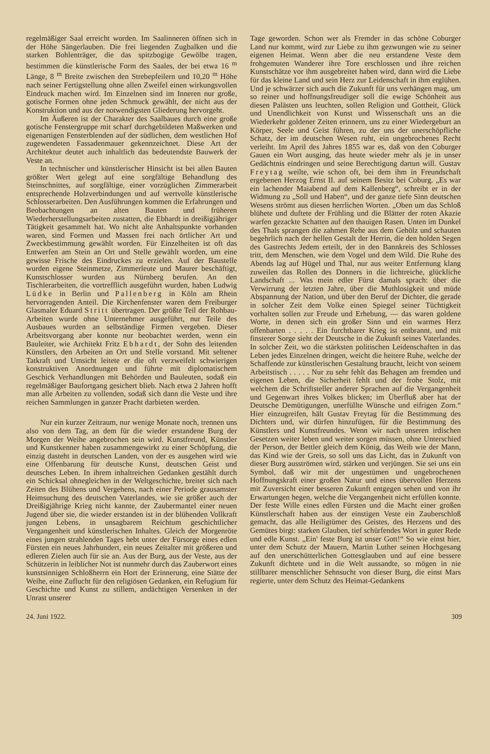regelmäßiger Saal erreicht worden. Im Saalinneren öffnen sich in der Höhe Sängerlauben. Die frei liegenden Zugbalken und die starken Bohlenträger, die das spitzbogige Gewölbe tragen, bestimmen die künstlerische Form des Saales, der bei etwa 16 <sup>m</sup> Länge, 8 <sup>m</sup> Breite zwischen den Strebepfeilern und 10,20 <sup>m</sup> Höhe nach seiner Fertigstellung ohne allen Zweifel einen wirkungsvollen Eindruck machen wird. Im Einzelnen sind im Inneren nur große, gotische Formen ohne jeden Schmuck gewählt, der nicht aus der Konstruktion und aus der notwendigsten Gliederung hervorgeht.
Im Äußeren ist der Charakter des Saalbaues durch eine große gotische Fenstergruppe mit scharf durchgebildeten Maßwerken und eigenartigen Fensterblenden auf der südlichen, dem westlichen Hof zugewendeten Fassadenmauer gekennzeichnet. Diese Art der Architektur deutet auch inhaltlich das bedeutendste Bauwerk der Veste an.
In technischer und künstlerischer Hinsicht ist bei allen Bauten größter Wert gelegt auf eine sorgfältige Behandlung des Steinschnittes, auf sorgfältige, einer vorzüglichen Zimmerarbeit entsprechende Holzverbindungen und auf wertvolle künstlerische Schlosserarbeiten. Den Ausführungen kommen die Erfahrungen und Beobachtungen an alten Bauten und früheren Wiederherstellungsarbeiten zustatten, die Ebhardt in dreißigjähriger Tätigkeit gesammelt hat. Wo nicht alte Anhaltspunkte vorhanden waren, sind Formen und Massen frei nach örtlicher Art und Zweckbestimmung gewählt worden. Für Einzelheiten ist oft das Entwerfen am Stein an Ort und Stelle gewählt worden, um eine gewisse Frische des Eindruckes zu erzielen. Auf der Baustelle wurden eigene Steinmetze, Zimmerleute und Maurer beschäftigt, Kunstschlosser wurden aus Nürnberg berufen. An den Tischlerarbeiten, die vortrefflich ausgeführt wurden, haben Ludwig Lüdke in Berlin und Pallenberg in Köln am Rhein hervorragenden Anteil. Die Kirchenfenster waren dem Freiburger Glasmaler Eduard Stritt übertragen. Der größte Teil der Rohbau-Arbeiten wurde ohne Unternehmer ausgeführt, nur Teile des Ausbaues wurden an selbständige Firmen vergeben. Dieser Arbeitsvorgang aber konnte nur beobachtet werden, wenn ein Bauleiter, wie Architekt Fritz Ebhardt, der Sohn des leitenden Künstlers, den Arbeiten an Ort und Stelle vorstand. Mit seltener Tatkraft und Umsicht leitete er die oft verzweifelt schwierigen konstruktiven Anordnungen und führte mit diplomatischem Geschick Verhandlungen mit Behörden und Bauleuten, sodaß ein regelmäßiger Baufortgang gesichert blieb. Nach etwa 2 Jahren hofft man alle Arbeiten zu vollenden, sodaß sich dann die Veste und ihre reichen Sammlungen in ganzer Pracht darbieten werden.
Nur ein kurzer Zeitraum, nur wenige Monate noch, trennen uns also von dem Tag, an dem für die wieder erstandene Burg der Morgen der Weihe angebrochen sein wird. Kunstfreund, Künstler und Kunstkenner haben zusammengewirkt zu einer Schöpfung, die einzig dasteht in deutschen Landen, von der es ausgehen wird wie eine Offenbarung für deutsche Kunst, deutschen Geist und deutsches Leben. In ihrem inhaltreichen Gedanken gestählt durch ein Schicksal ohnegleichen in der Weltgeschichte, breitet sich nach Zeiten des Blühens und Vergehens, nach einer Periode grausamster Heimsuchung des deutschen Vaterlandes, wie sie größer auch der Dreißigjährige Krieg nicht kannte, der Zaubermantel einer neuen Jugend über sie, die wieder erstanden ist in der blühenden Vollkraft jungen Lebens, in unsagbarem Reichtum geschichtlicher Vergangenheit und künstlerischen Inhaltes. Gleich der Morgenröte eines jungen strahlenden Tages hebt unter der Fürsorge eines edlen Fürsten ein neues Jahrhundert, ein neues Zeitalter mit größeren und edleren Zielen auch für sie an. Aus der Burg, aus der Veste, aus der Schützerin in leiblicher Not ist nunmehr durch das Zauberwort eines kunstsinnigen Schloßherrn ein Hort der Erinnerung, eine Stätte der Weihe, eine Zuflucht für den religiösen Gedanken, ein Refugium für Geschichte und Kunst zu stillem, andächtigen Versenken in der Unrast unserer
Tage geworden. Schon wer als Fremder in das schöne Coburger Land nur kommt, wird zur Liebe zu ihm gezwungen wie zu seiner eigenen Heimat. Wenn aber die neu erstandene Veste dem frohgemuten Wanderer ihre Tore erschlossen und ihre reichen Kunstschätze vor ihm ausgebreitet haben wird, dann wird die Liebe für das kleine Land und sein Herz zur Leidenschaft in ihm erglühen. Und je schwärzer sich auch die Zukunft für uns verhängen mag, um so reiner und hoffnungsfreudiger soll die ewige Schönheit aus diesen Palästen uns leuchten, sollen Religion und Gottheit, Glück und Unendlichkeit von Kunst und Wissenschaft uns an die Wiederkehr goldener Zeiten erinnern, uns zu einer Wiedergeburt an Körper, Seele und Geist führen, zu der uns der unerschöpfliche Schatz, der im deutschen Wesen ruht, ein ungebrochenes Recht verleiht. Im April des Jahres 1855 war es, daß von den Coburger Gauen ein Wort ausging, das heute wieder mehr als je in unser Gedächtnis eindringen und seine Berechtigung dartun will. Gustav Freytag weilte, wie schon oft, bei dem ihm in Freundschaft ergebenen Herzog Ernst II. auf seinem Besitz bei Coburg. „Es war ein lachender Maiabend auf dem Kallenberg“, schreibt er in der Widmung zu „Soll und Haben“, und der ganze tiefe Sinn deutschen Wesens strömt aus diesen herrlichen Worten. „Oben um das Schloß blühete und duftete der Frühling und die Blätter der roten Akazie warfen gezackte Schatten auf den thauigen Rasen. Unten im Dunkel des Thals sprangen die zahmen Rehe aus dem Gehölz und schauten begehrlich nach der hellen Gestalt der Herrin, die den holden Segen des Gastrechts Jedem erteilt, der in den Bannkreis des Schlosses tritt, dem Menschen, wie dem Vogel und dem Wild. Die Ruhe des Abends lag auf Hügel und Thal, nur aus weiter Entfernung klang zuweilen das Rollen des Donners in die lichtreiche, glückliche Landschaft ... Was mein edler Fürst damals sprach: über die Verwirrung der letzten Jahre, über die Muthlosigkeit und müde Abspannung der Nation, und über den Beruf der Dichter, die gerade in solcher Zeit dem Volke einen Spiegel seiner Tüchtigkeit vorhalten sollen zur Freude und Erhebung, — das waren goldene Worte, in denen sich ein großer Sinn und ein warmes Herz offenbarten . . . . . Ein furchtbarer Krieg ist entbrannt, und mit finsterer Sorge sieht der Deutsche in die Zukunft seines Vaterlandes. In solcher Zeit, wo die stärksten politischen Leidenschaften in das Leben jedes Einzelnen dringen, weicht die heitere Ruhe, welche der Schaffende zur künstlerischen Gestaltung braucht, leicht von seinem Arbeitstisch . . . . . Nur zu sehr fehlt das Behagen am fremden und eigenen Leben, die Sicherheit fehlt und der frohe Stolz, mit welchem die Schriftsteller anderer Sprachen auf die Vergangenheit und Gegenwart ihres Volkes blicken; im Überfluß aber hat der Deutsche Demütigungen, unerfüllte Wünsche und eifrigen Zorn.“ Hier einzugreifen, hält Gustav Freytag für die Bestimmung des Dichters und, wir dürfen hinzufügen, für die Bestimmung des Künstlers und Kunstfreundes. Wenn wir nach unseren irdischen Gesetzen weiter leben und weiter sorgen müssen, ohne Unterschied der Person, der Bettler gleich dem König, das Weib wie der Mann, das Kind wie der Greis, so soll uns das Licht, das in Zukunft von dieser Burg ausströmen wird, stärken und verjüngen. Sie sei uns ein Symbol, daß wir mit der ungestümen und ungebrochenen Hoffnungskraft einer großen Natur und eines übervollen Herzens mit Zuversicht einer besseren Zukunft entgegen sehen und von ihr Erwartungen hegen, welche die Vergangenheit nicht erfüllen konnte. Der feste Wille eines edlen Fürsten und die Macht einer großen Künstlerschaft haben aus der einstigen Veste ein Zauberschloß gemacht, das alle Heiligtümer des Geistes, des Herzens und des Gemütes birgt: starken Glauben, tief schürfendes Wort in guter Rede und edle Kunst. „Ein' feste Burg ist unser Gott!“ So wie einst hier, unter dem Schutz der Mauern, Martin Luther seinen Hochgesang auf den unerschütterlichen Gottesglauben und auf eine bessere Zukunft dichtete und in die Welt aussandte, so mögen in nie stillbarer menschlicher Sehnsucht von dieser Burg, die einst Mars regierte, unter dem Schutz des Heimat-Gedankens
24. Juni 1922. 309